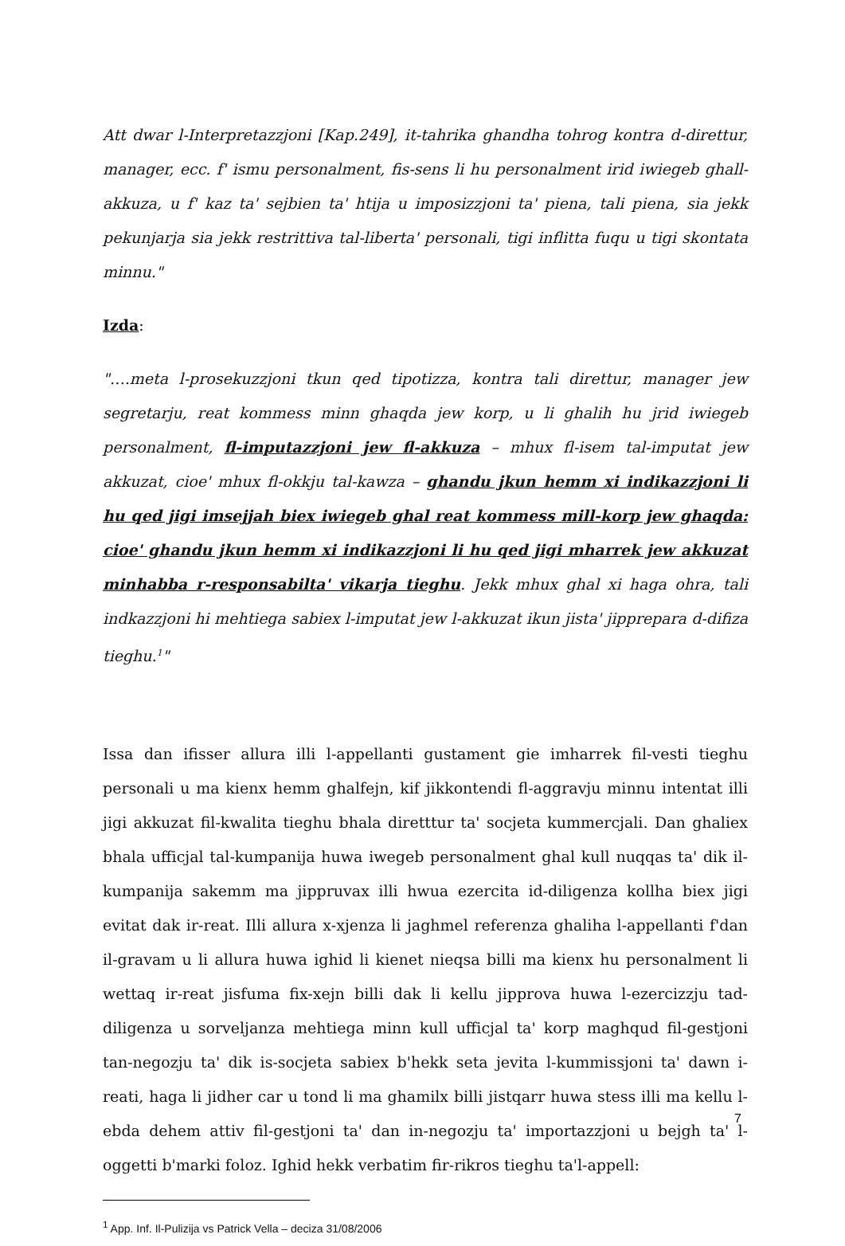Att dwar l-Interpretazzjoni [Kap.249], it-tahrika ghandha tohrog kontra d-direttur, manager, ecc. f' ismu personalment, fis-sens li hu personalment irid iwiegeb ghall-akkuza, u f' kaz ta' sejbien ta' htija u imposizzjoni ta' piena, tali piena, sia jekk pekunjarja sia jekk restrittiva tal-liberta' personali, tigi inflitta fuqu u tigi skontata minnu."
Izda:
"….meta l-prosekuzzjoni tkun qed tipotizza, kontra tali direttur, manager jew segretarju, reat kommess minn ghaqda jew korp, u li ghalih hu jrid iwiegeb personalment, fl-imputazzjoni jew fl-akkuza – mhux fl-isem tal-imputat jew akkuzat, cioe' mhux fl-okkju tal-kawza – ghandu jkun hemm xi indikazzjoni li hu qed jigi imsejjah biex iwiegeb ghal reat kommess mill-korp jew ghaqda: cioe' ghandu jkun hemm xi indikazzjoni li hu qed jigi mharrek jew akkuzat minhabba r-responsabilta' vikarja tieghu. Jekk mhux ghal xi haga ohra, tali indkazzjoni hi mehtiega sabiex l-imputat jew l-akkuzat ikun jista' jipprepara d-difiza tieghu.<sup>1</sup>"
Issa dan ifisser allura illi l-appellanti gustament gie imharrek fil-vesti tieghu personali u ma kienx hemm ghalfejn, kif jikkontendi fl-aggravju minnu intentat illi jigi akkuzat fil-kwalita tieghu bhala diretttur ta' socjeta kummercjali. Dan ghaliex bhala ufficjal tal-kumpanija huwa iwegeb personalment ghal kull nuqqas ta' dik il-kumpanija sakemm ma jippruvax illi hwua ezercita id-diligenza kollha biex jigi evitat dak ir-reat. Illi allura x-xjenza li jaghmel referenza ghaliha l-appellanti f'dan il-gravam u li allura huwa ighid li kienet nieqsa billi ma kienx hu personalment li wettaq ir-reat jisfuma fix-xejn billi dak li kellu jipprova huwa l-ezercizzju tad-diligenza u sorveljanza mehtiega minn kull ufficjal ta' korp maghqud fil-gestjoni tan-negozju ta' dik is-socjeta sabiex b'hekk seta jevita l-kummissjoni ta' dawn i-reati, haga li jidher car u tond li ma ghamilx billi jistqarr huwa stess illi ma kellu l-ebda dehem attiv fil-gestjoni ta' dan in-negozju ta' importazzjoni u bejgh ta' l-oggetti b'marki foloz. Ighid hekk verbatim fir-rikros tieghu ta'l-appell:
<sup>1</sup> App. Inf. Il-Pulizija vs Patrick Vella – deciza 31/08/2006
7